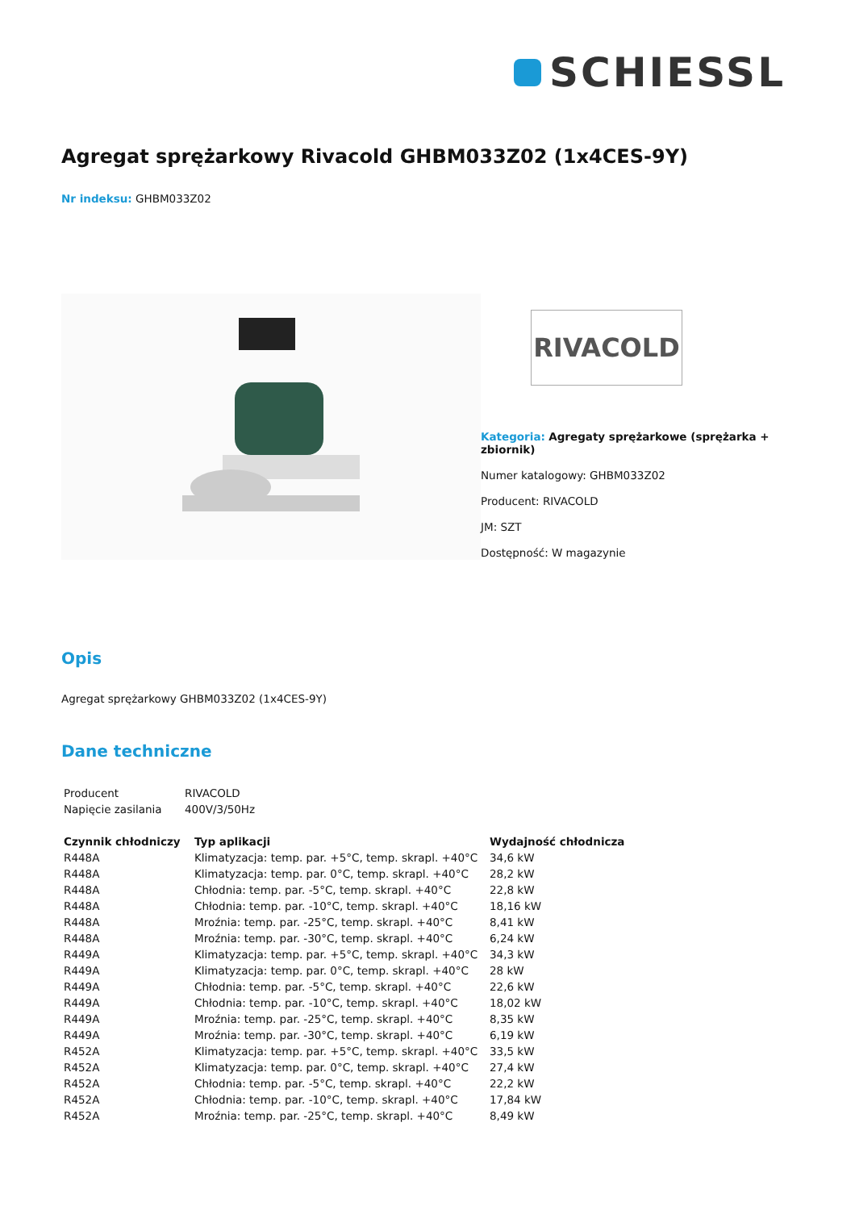SCHIESSL
Agregat sprężarkowy Rivacold GHBM033Z02 (1x4CES-9Y)
Nr indeksu: GHBM033Z02
RIVACOLD
Kategoria: Agregaty sprężarkowe (sprężarka + zbiornik)
Numer katalogowy: GHBM033Z02
Producent: RIVACOLD
JM: SZT
Dostępność: W magazynie
Opis
Agregat sprężarkowy GHBM033Z02 (1x4CES-9Y)
Dane techniczne
| Producent | RIVACOLD |
| Napięcie zasilania | 400V/3/50Hz |
| Czynnik chłodniczy | Typ aplikacji | Wydajność chłodnicza |
| --- | --- | --- |
| R448A | Klimatyzacja: temp. par. +5°C, temp. skrapl. +40°C | 34,6 kW |
| R448A | Klimatyzacja: temp. par. 0°C, temp. skrapl. +40°C | 28,2 kW |
| R448A | Chłodnia: temp. par. -5°C, temp. skrapl. +40°C | 22,8 kW |
| R448A | Chłodnia: temp. par. -10°C, temp. skrapl. +40°C | 18,16 kW |
| R448A | Mroźnia: temp. par. -25°C, temp. skrapl. +40°C | 8,41 kW |
| R448A | Mroźnia: temp. par. -30°C, temp. skrapl. +40°C | 6,24 kW |
| R449A | Klimatyzacja: temp. par. +5°C, temp. skrapl. +40°C | 34,3 kW |
| R449A | Klimatyzacja: temp. par. 0°C, temp. skrapl. +40°C | 28 kW |
| R449A | Chłodnia: temp. par. -5°C, temp. skrapl. +40°C | 22,6 kW |
| R449A | Chłodnia: temp. par. -10°C, temp. skrapl. +40°C | 18,02 kW |
| R449A | Mroźnia: temp. par. -25°C, temp. skrapl. +40°C | 8,35 kW |
| R449A | Mroźnia: temp. par. -30°C, temp. skrapl. +40°C | 6,19 kW |
| R452A | Klimatyzacja: temp. par. +5°C, temp. skrapl. +40°C | 33,5 kW |
| R452A | Klimatyzacja: temp. par. 0°C, temp. skrapl. +40°C | 27,4 kW |
| R452A | Chłodnia: temp. par. -5°C, temp. skrapl. +40°C | 22,2 kW |
| R452A | Chłodnia: temp. par. -10°C, temp. skrapl. +40°C | 17,84 kW |
| R452A | Mroźnia: temp. par. -25°C, temp. skrapl. +40°C | 8,49 kW |